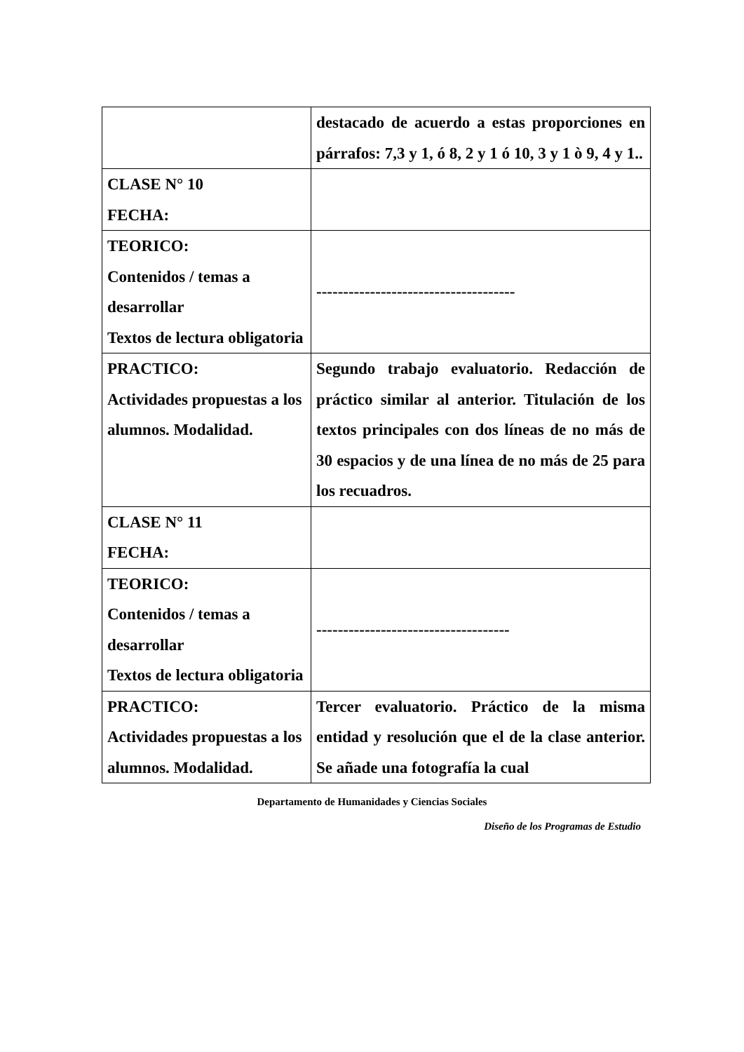| | destacado de acuerdo a estas proporciones en párrafos: 7,3 y 1, ó 8, 2 y 1 ó 10, 3 y 1 ò 9, 4 y 1.. |
| CLASE N° 10 FECHA: | |
| TEORICO: Contenidos / temas a desarrollar Textos de lectura obligatoria | ------------------------------------- |
| PRACTICO: Actividades propuestas a los alumnos. Modalidad. | Segundo trabajo evaluatorio. Redacción de práctico similar al anterior. Titulación de los textos principales con dos líneas de no más de 30 espacios y de una línea de no más de 25 para los recuadros. |
| CLASE N° 11 FECHA: | |
| TEORICO: Contenidos / temas a desarrollar Textos de lectura obligatoria | ------------------------------------ |
| PRACTICO: Actividades propuestas a los alumnos. Modalidad. | Tercer evaluatorio. Práctico de la misma entidad y resolución que el de la clase anterior. Se añade una fotografía la cual |
Departamento de Humanidades y Ciencias Sociales
Diseño de los Programas de Estudio